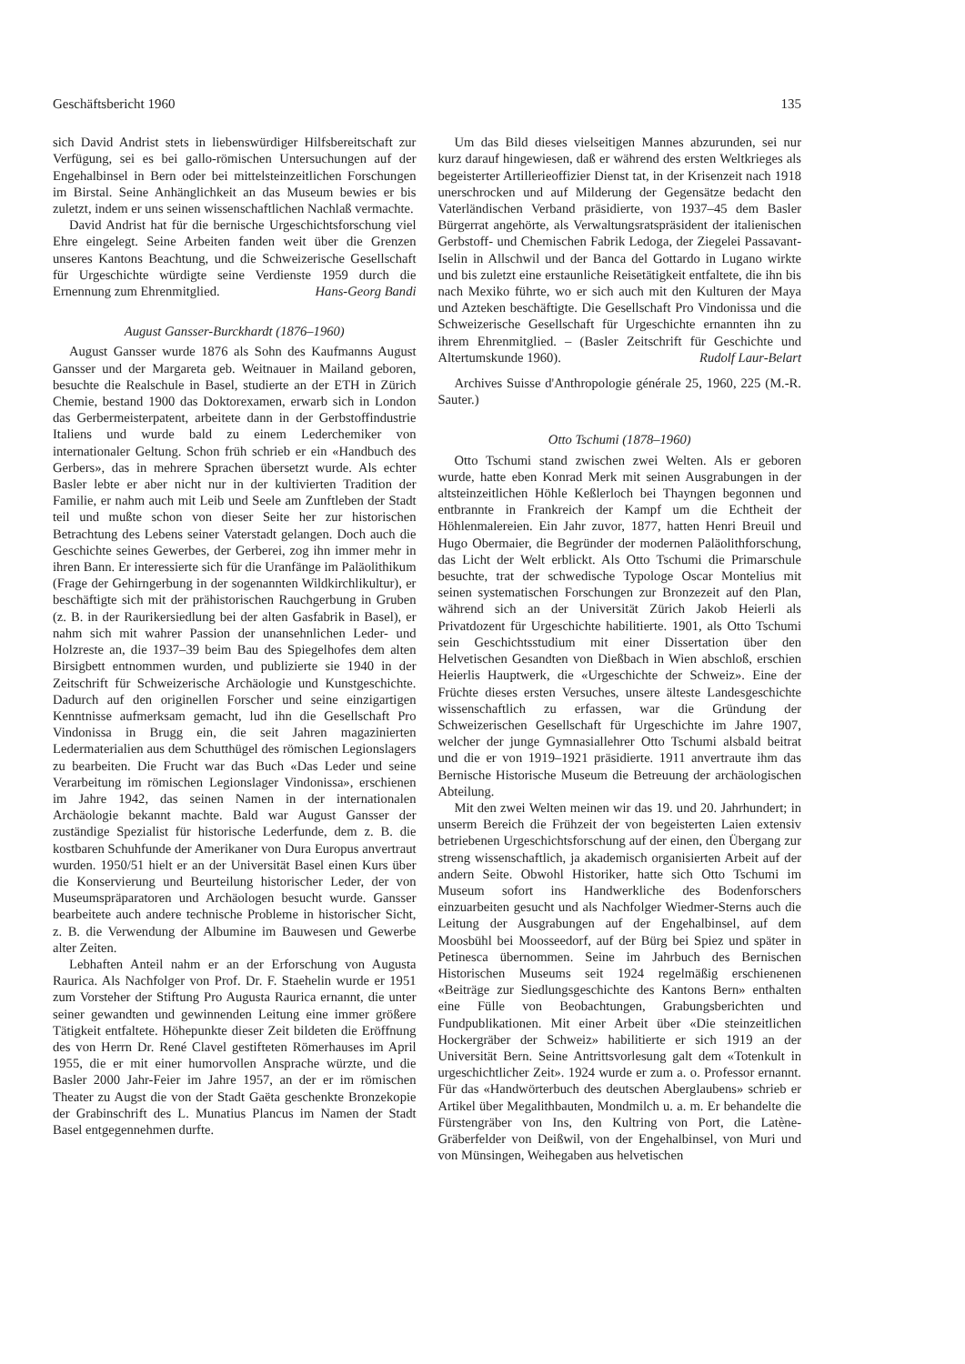Geschäftsbericht 1960 135
sich David Andrist stets in liebenswürdiger Hilfsbereitschaft zur Verfügung, sei es bei gallo-römischen Untersuchungen auf der Engehalbinsel in Bern oder bei mittelsteinzeitlichen Forschungen im Birstal. Seine Anhänglichkeit an das Museum bewies er bis zuletzt, indem er uns seinen wissenschaftlichen Nachlaß vermachte.
David Andrist hat für die bernische Urgeschichtsforschung viel Ehre eingelegt. Seine Arbeiten fanden weit über die Grenzen unseres Kantons Beachtung, und die Schweizerische Gesellschaft für Urgeschichte würdigte seine Verdienste 1959 durch die Ernennung zum Ehrenmitglied. Hans-Georg Bandi
August Gansser-Burckhardt (1876–1960)
August Gansser wurde 1876 als Sohn des Kaufmanns August Gansser und der Margareta geb. Weitnauer in Mailand geboren, besuchte die Realschule in Basel, studierte an der ETH in Zürich Chemie, bestand 1900 das Doktorexamen, erwarb sich in London das Gerbermeisterpatent, arbeitete dann in der Gerbstoffindustrie Italiens und wurde bald zu einem Lederchemiker von internationaler Geltung. Schon früh schrieb er ein «Handbuch des Gerbers», das in mehrere Sprachen übersetzt wurde. Als echter Basler lebte er aber nicht nur in der kultivierten Tradition der Familie, er nahm auch mit Leib und Seele am Zunftleben der Stadt teil und mußte schon von dieser Seite her zur historischen Betrachtung des Lebens seiner Vaterstadt gelangen. Doch auch die Geschichte seines Gewerbes, der Gerberei, zog ihn immer mehr in ihren Bann. Er interessierte sich für die Uranfänge im Paläolithikum (Frage der Gehirngerbung in der sogenannten Wildkirchlikultur), er beschäftigte sich mit der prähistorischen Rauchgerbung in Gruben (z. B. in der Raurikersiedlung bei der alten Gasfabrik in Basel), er nahm sich mit wahrer Passion der unansehnlichen Leder- und Holzreste an, die 1937–39 beim Bau des Spiegelhofes dem alten Birsigbett entnommen wurden, und publizierte sie 1940 in der Zeitschrift für Schweizerische Archäologie und Kunstgeschichte. Dadurch auf den originellen Forscher und seine einzigartigen Kenntnisse aufmerksam gemacht, lud ihn die Gesellschaft Pro Vindonissa in Brugg ein, die seit Jahren magazinierten Ledermaterialien aus dem Schutthügel des römischen Legionslagers zu bearbeiten. Die Frucht war das Buch «Das Leder und seine Verarbeitung im römischen Legionslager Vindonissa», erschienen im Jahre 1942, das seinen Namen in der internationalen Archäologie bekannt machte. Bald war August Gansser der zuständige Spezialist für historische Lederfunde, dem z. B. die kostbaren Schuhfunde der Amerikaner von Dura Europus anvertraut wurden. 1950/51 hielt er an der Universität Basel einen Kurs über die Konservierung und Beurteilung historischer Leder, der von Museumspräparatoren und Archäologen besucht wurde. Gansser bearbeitete auch andere technische Probleme in historischer Sicht, z. B. die Verwendung der Albumine im Bauwesen und Gewerbe alter Zeiten.
Lebhaften Anteil nahm er an der Erforschung von Augusta Raurica. Als Nachfolger von Prof. Dr. F. Staehelin wurde er 1951 zum Vorsteher der Stiftung Pro Augusta Raurica ernannt, die unter seiner gewandten und gewinnenden Leitung eine immer größere Tätigkeit entfaltete. Höhepunkte dieser Zeit bildeten die Eröffnung des von Herrn Dr. René Clavel gestifteten Römerhauses im April 1955, die er mit einer humorvollen Ansprache würzte, und die Basler 2000 Jahr-Feier im Jahre 1957, an der er im römischen Theater zu Augst die von der Stadt Gaëta geschenkte Bronzekopie der Grabinschrift des L. Munatius Plancus im Namen der Stadt Basel entgegennehmen durfte.
Um das Bild dieses vielseitigen Mannes abzurunden, sei nur kurz darauf hingewiesen, daß er während des ersten Weltkrieges als begeisterter Artillerieoffizier Dienst tat, in der Krisenzeit nach 1918 unerschrocken und auf Milderung der Gegensätze bedacht den Vaterländischen Verband präsidierte, von 1937–45 dem Basler Bürgerrat angehörte, als Verwaltungsratspräsident der italienischen Gerbstoff- und Chemischen Fabrik Ledoga, der Ziegelei Passavant-Iselin in Allschwil und der Banca del Gottardo in Lugano wirkte und bis zuletzt eine erstaunliche Reisetätigkeit entfaltete, die ihn bis nach Mexiko führte, wo er sich auch mit den Kulturen der Maya und Azteken beschäftigte. Die Gesellschaft Pro Vindonissa und die Schweizerische Gesellschaft für Urgeschichte ernannten ihn zu ihrem Ehrenmitglied. – (Basler Zeitschrift für Geschichte und Altertumskunde 1960). Rudolf Laur-Belart
Archives Suisse d'Anthropologie générale 25, 1960, 225 (M.-R. Sauter.)
Otto Tschumi (1878–1960)
Otto Tschumi stand zwischen zwei Welten. Als er geboren wurde, hatte eben Konrad Merk mit seinen Ausgrabungen in der altsteinzeitlichen Höhle Keßlerloch bei Thayngen begonnen und entbrannte in Frankreich der Kampf um die Echtheit der Höhlenmalereien. Ein Jahr zuvor, 1877, hatten Henri Breuil und Hugo Obermaier, die Begründer der modernen Paläolithforschung, das Licht der Welt erblickt. Als Otto Tschumi die Primarschule besuchte, trat der schwedische Typologe Oscar Montelius mit seinen systematischen Forschungen zur Bronzezeit auf den Plan, während sich an der Universität Zürich Jakob Heierli als Privatdozent für Urgeschichte habilitierte. 1901, als Otto Tschumi sein Geschichtsstudium mit einer Dissertation über den Helvetischen Gesandten von Dießbach in Wien abschloß, erschien Heierlis Hauptwerk, die «Urgeschichte der Schweiz». Eine der Früchte dieses ersten Versuches, unsere älteste Landesgeschichte wissenschaftlich zu erfassen, war die Gründung der Schweizerischen Gesellschaft für Urgeschichte im Jahre 1907, welcher der junge Gymnasiallehrer Otto Tschumi alsbald beitrat und die er von 1919–1921 präsidierte. 1911 anvertraute ihm das Bernische Historische Museum die Betreuung der archäologischen Abteilung.
Mit den zwei Welten meinen wir das 19. und 20. Jahrhundert; in unserm Bereich die Frühzeit der von begeisterten Laien extensiv betriebenen Urgeschichtsforschung auf der einen, den Übergang zur streng wissenschaftlich, ja akademisch organisierten Arbeit auf der andern Seite. Obwohl Historiker, hatte sich Otto Tschumi im Museum sofort ins Handwerkliche des Bodenforschers einzuarbeiten gesucht und als Nachfolger Wiedmer-Sterns auch die Leitung der Ausgrabungen auf der Engehalbinsel, auf dem Moosbühl bei Moosseedorf, auf der Bürg bei Spiez und später in Petinesca übernommen. Seine im Jahrbuch des Bernischen Historischen Museums seit 1924 regelmäßig erschienenen «Beiträge zur Siedlungsgeschichte des Kantons Bern» enthalten eine Fülle von Beobachtungen, Grabungsberichten und Fundpublikationen. Mit einer Arbeit über «Die steinzeitlichen Hockergräber der Schweiz» habilitierte er sich 1919 an der Universität Bern. Seine Antrittsvorlesung galt dem «Totenkult in urgeschichtlicher Zeit». 1924 wurde er zum a. o. Professor ernannt. Für das «Handwörterbuch des deutschen Aberglaubens» schrieb er Artikel über Megalithbauten, Mondmilch u. a. m. Er behandelte die Fürstengräber von Ins, den Kultring von Port, die Latène-Gräberfelder von Deißwil, von der Engehalbinsel, von Muri und von Münsingen, Weihegaben aus helvetischen